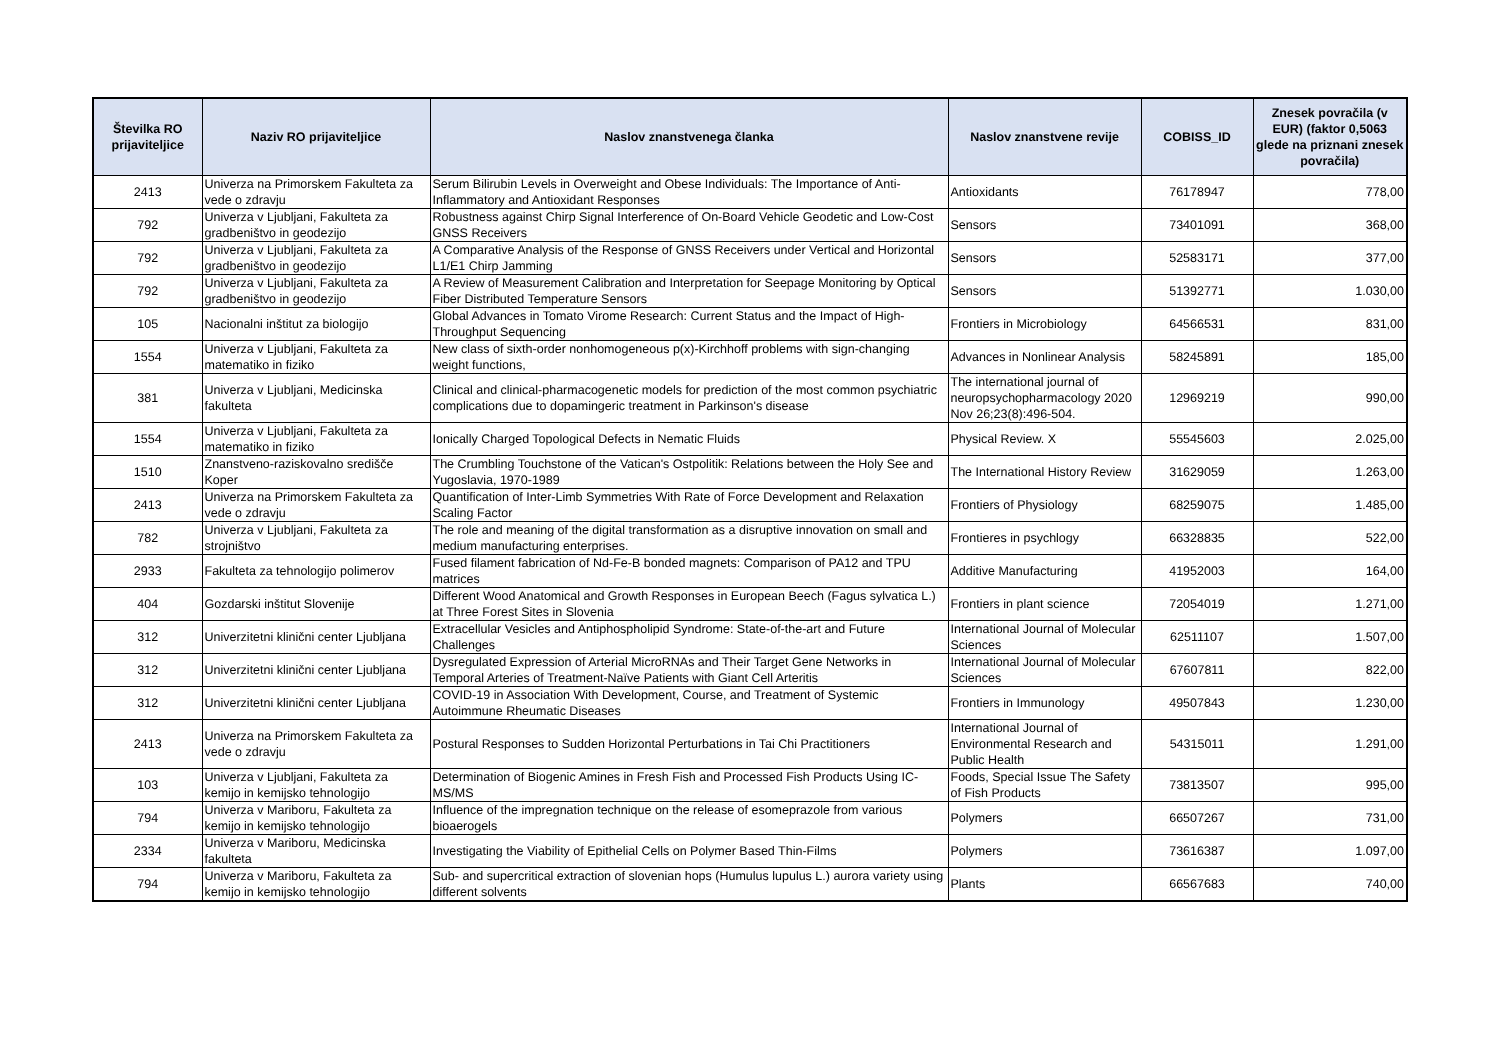| Številka RO prijaviteljice | Naziv RO prijaviteljice | Naslov znanstvenega članka | Naslov znanstvene revije | COBISS_ID | Znesek povračila (v EUR) (faktor 0,5063 glede na priznani znesek povračila) |
| --- | --- | --- | --- | --- | --- |
| 2413 | Univerza na Primorskem Fakulteta za vede o zdravju | Serum Bilirubin Levels in Overweight and Obese Individuals: The Importance of Anti-Inflammatory and Antioxidant Responses | Antioxidants | 76178947 | 778,00 |
| 792 | Univerza v Ljubljani, Fakulteta za gradbeništvo in geodezijo | Robustness against Chirp Signal Interference of On-Board Vehicle Geodetic and Low-Cost GNSS Receivers | Sensors | 73401091 | 368,00 |
| 792 | Univerza v Ljubljani, Fakulteta za gradbeništvo in geodezijo | A Comparative Analysis of the Response of GNSS Receivers under Vertical and Horizontal L1/E1 Chirp Jamming | Sensors | 52583171 | 377,00 |
| 792 | Univerza v Ljubljani, Fakulteta za gradbeništvo in geodezijo | A Review of Measurement Calibration and Interpretation for Seepage Monitoring by Optical Fiber Distributed Temperature Sensors | Sensors | 51392771 | 1.030,00 |
| 105 | Nacionalni inštitut za biologijo | Global Advances in Tomato Virome Research: Current Status and the Impact of High-Throughput Sequencing | Frontiers in Microbiology | 64566531 | 831,00 |
| 1554 | Univerza v Ljubljani, Fakulteta za matematiko in fiziko | New class of sixth-order nonhomogeneous p(x)-Kirchhoff problems with sign-changing weight functions, | Advances in Nonlinear Analysis | 58245891 | 185,00 |
| 381 | Univerza v Ljubljani, Medicinska fakulteta | Clinical and clinical-pharmacogenetic models for prediction of the most common psychiatric complications due to dopamingeric treatment in Parkinson's disease | The international journal of neuropsychopharmacology 2020 Nov 26;23(8):496-504. | 12969219 | 990,00 |
| 1554 | Univerza v Ljubljani, Fakulteta za matematiko in fiziko | Ionically Charged Topological Defects in Nematic Fluids | Physical Review. X | 55545603 | 2.025,00 |
| 1510 | Znanstveno-raziskovalno središče Koper | The Crumbling Touchstone of the Vatican's Ostpolitik: Relations between the Holy See and Yugoslavia, 1970-1989 | The International History Review | 31629059 | 1.263,00 |
| 2413 | Univerza na Primorskem Fakulteta za vede o zdravju | Quantification of Inter-Limb Symmetries With Rate of Force Development and Relaxation Scaling Factor | Frontiers of Physiology | 68259075 | 1.485,00 |
| 782 | Univerza v Ljubljani, Fakulteta za strojništvo | The role and meaning of the digital transformation as a disruptive innovation on small and medium manufacturing enterprises. | Frontieres in psychlogy | 66328835 | 522,00 |
| 2933 | Fakulteta za tehnologijo polimerov | Fused filament fabrication of Nd-Fe-B bonded magnets: Comparison of PA12 and TPU matrices | Additive Manufacturing | 41952003 | 164,00 |
| 404 | Gozdarski inštitut Slovenije | Different Wood Anatomical and Growth Responses in European Beech (Fagus sylvatica L.) at Three Forest Sites in Slovenia | Frontiers in plant science | 72054019 | 1.271,00 |
| 312 | Univerzitetni klinični center Ljubljana | Extracellular Vesicles and Antiphospholipid Syndrome: State-of-the-art and Future Challenges | International Journal of Molecular Sciences | 62511107 | 1.507,00 |
| 312 | Univerzitetni klinični center Ljubljana | Dysregulated Expression of Arterial MicroRNAs and Their Target Gene Networks in Temporal Arteries of Treatment-Naïve Patients with Giant Cell Arteritis | International Journal of Molecular Sciences | 67607811 | 822,00 |
| 312 | Univerzitetni klinični center Ljubljana | COVID-19 in Association With Development, Course, and Treatment of Systemic Autoimmune Rheumatic Diseases | Frontiers in Immunology | 49507843 | 1.230,00 |
| 2413 | Univerza na Primorskem Fakulteta za vede o zdravju | Postural Responses to Sudden Horizontal Perturbations in Tai Chi Practitioners | International Journal of Environmental Research and Public Health | 54315011 | 1.291,00 |
| 103 | Univerza v Ljubljani, Fakulteta za kemijo in kemijsko tehnologijo | Determination of Biogenic Amines in Fresh Fish and Processed Fish Products Using IC-MS/MS | Foods, Special Issue The Safety of Fish Products | 73813507 | 995,00 |
| 794 | Univerza v Mariboru, Fakulteta za kemijo in kemijsko tehnologijo | Influence of the impregnation technique on the release of esomeprazole from various bioaerogels | Polymers | 66507267 | 731,00 |
| 2334 | Univerza v Mariboru, Medicinska fakulteta | Investigating the Viability of Epithelial Cells on Polymer Based Thin-Films | Polymers | 73616387 | 1.097,00 |
| 794 | Univerza v Mariboru, Fakulteta za kemijo in kemijsko tehnologijo | Sub- and supercritical extraction of slovenian hops (Humulus lupulus L.) aurora variety using different solvents | Plants | 66567683 | 740,00 |